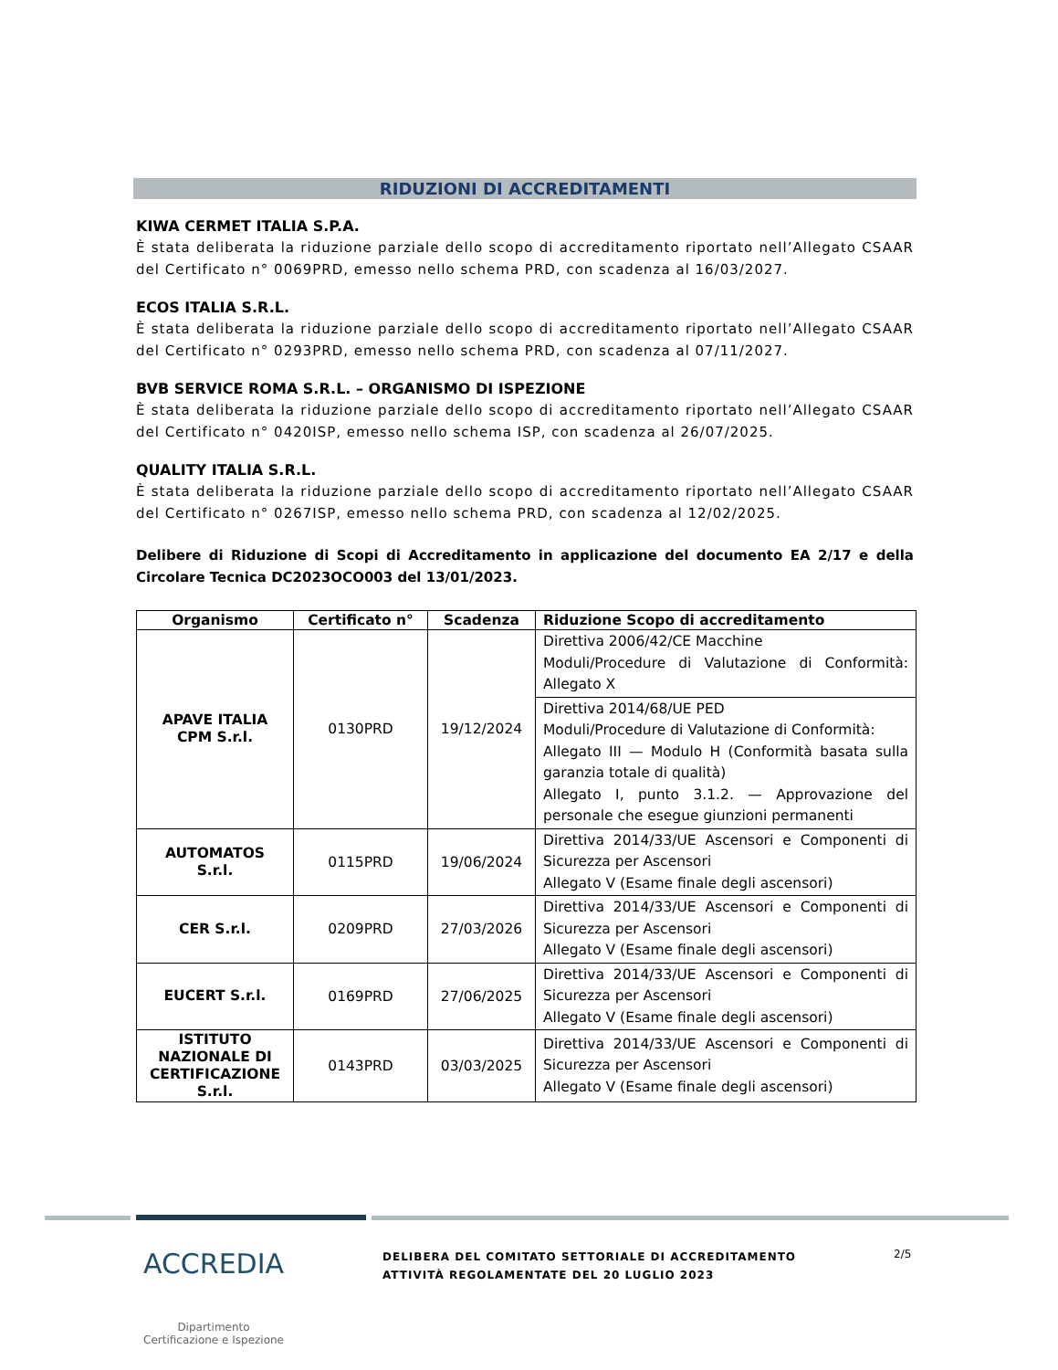RIDUZIONI DI ACCREDITAMENTI
KIWA CERMET ITALIA S.P.A.
È stata deliberata la riduzione parziale dello scopo di accreditamento riportato nell’Allegato CSAAR del Certificato n° 0069PRD, emesso nello schema PRD, con scadenza al 16/03/2027.
ECOS ITALIA S.R.L.
È stata deliberata la riduzione parziale dello scopo di accreditamento riportato nell’Allegato CSAAR del Certificato n° 0293PRD, emesso nello schema PRD, con scadenza al 07/11/2027.
BVB SERVICE ROMA S.R.L. – ORGANISMO DI ISPEZIONE
È stata deliberata la riduzione parziale dello scopo di accreditamento riportato nell’Allegato CSAAR del Certificato n° 0420ISP, emesso nello schema ISP, con scadenza al 26/07/2025.
QUALITY ITALIA S.R.L.
È stata deliberata la riduzione parziale dello scopo di accreditamento riportato nell’Allegato CSAAR del Certificato n° 0267ISP, emesso nello schema PRD, con scadenza al 12/02/2025.
Delibere di Riduzione di Scopi di Accreditamento in applicazione del documento EA 2/17 e della Circolare Tecnica DC2023OCO003 del 13/01/2023.
| Organismo | Certificato n° | Scadenza | Riduzione Scopo di accreditamento |
| --- | --- | --- | --- |
| APAVE ITALIA CPM S.r.l. | 0130PRD | 19/12/2024 | Direttiva 2006/42/CE Macchine Moduli/Procedure di Valutazione di Conformità: Allegato X |
| | | | Direttiva 2014/68/UE PED Moduli/Procedure di Valutazione di Conformità: Allegato III — Modulo H (Conformità basata sulla garanzia totale di qualità) Allegato I, punto 3.1.2. — Approvazione del personale che esegue giunzioni permanenti |
| AUTOMATOS S.r.l. | 0115PRD | 19/06/2024 | Direttiva 2014/33/UE Ascensori e Componenti di Sicurezza per Ascensori Allegato V (Esame finale degli ascensori) |
| CER S.r.l. | 0209PRD | 27/03/2026 | Direttiva 2014/33/UE Ascensori e Componenti di Sicurezza per Ascensori Allegato V (Esame finale degli ascensori) |
| EUCERT S.r.l. | 0169PRD | 27/06/2025 | Direttiva 2014/33/UE Ascensori e Componenti di Sicurezza per Ascensori Allegato V (Esame finale degli ascensori) |
| ISTITUTO NAZIONALE DI CERTIFICAZIONE S.r.l. | 0143PRD | 03/03/2025 | Direttiva 2014/33/UE Ascensori e Componenti di Sicurezza per Ascensori Allegato V (Esame finale degli ascensori) |
ACCREDIA
Dipartimento
Certificazione e Ispezione
DELIBERA DEL COMITATO SETTORIALE DI ACCREDITAMENTO
ATTIVITÀ REGOLAMENTATE DEL 20 LUGLIO 2023
2/5